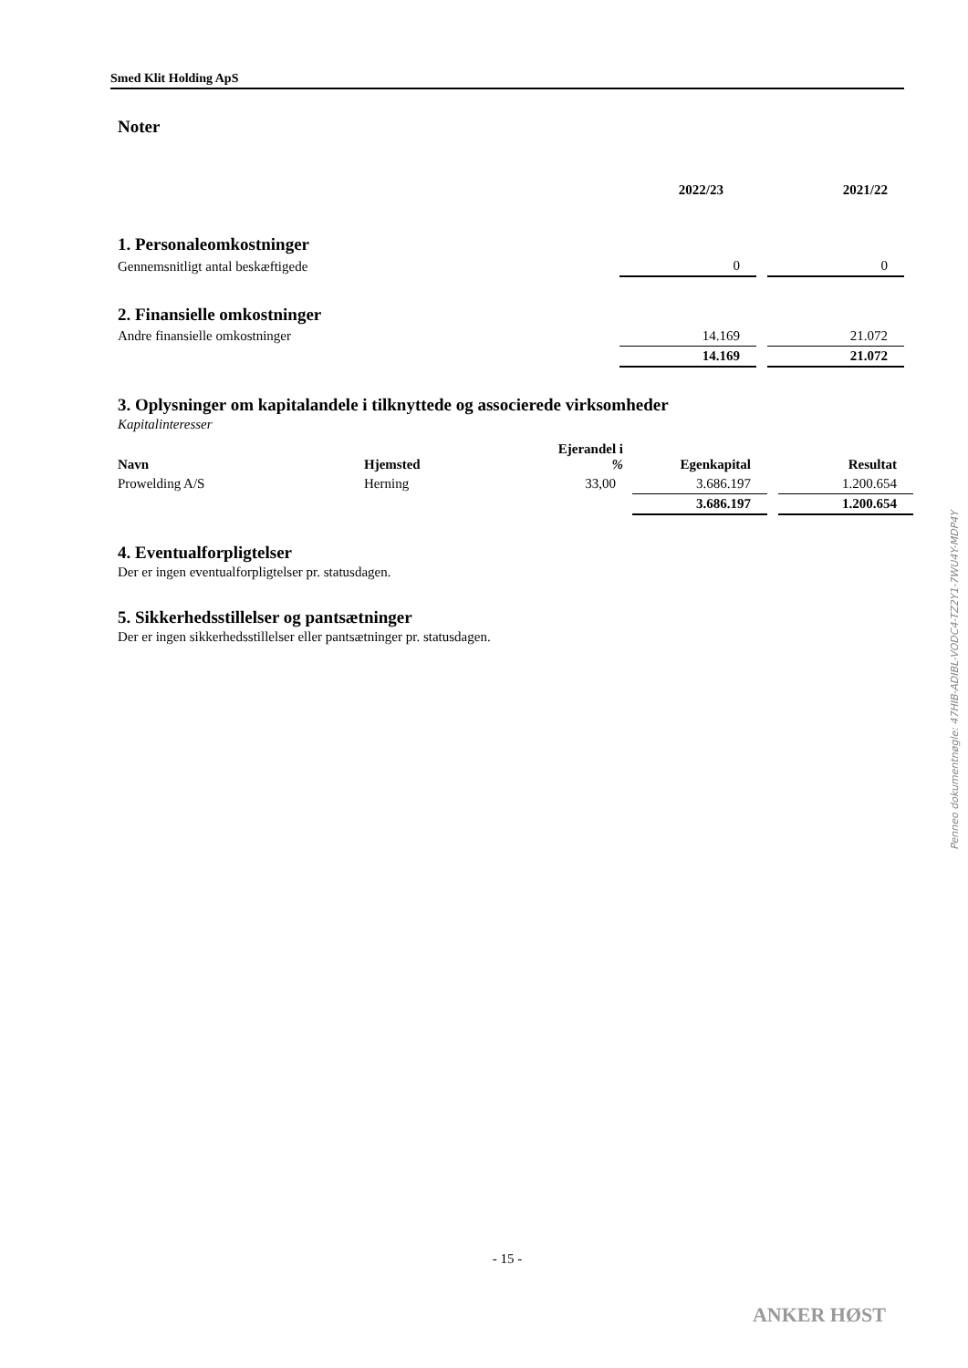Smed Klit Holding ApS
Noter
| | 2022/23 | | 2021/22 |
1. Personaleomkostninger
| Gennemsnitligt antal beskæftigede | 0 | | 0 |
2. Finansielle omkostninger
| Andre finansielle omkostninger | 14.169 | | 21.072 |
| | 14.169 | | 21.072 |
3. Oplysninger om kapitalandele i tilknyttede og associerede virksomheder
Kapitalinteresser
| Navn | Hjemsted | Ejerandel i % | Egenkapital | | Resultat |
| Prowelding A/S | Herning | 33,00 | 3.686.197 | | 1.200.654 |
| | | | 3.686.197 | | 1.200.654 |
4. Eventualforpligtelser
Der er ingen eventualforpligtelser pr. statusdagen.
5. Sikkerhedsstillelser og pantsætninger
Der er ingen sikkerhedsstillelser eller pantsætninger pr. statusdagen.
- 15 -
ANKER HØST
Penneo dokumentnøgle: 47HIB-ADIBL-VODC4-TZ2Y1-7WU4Y-MDP4Y